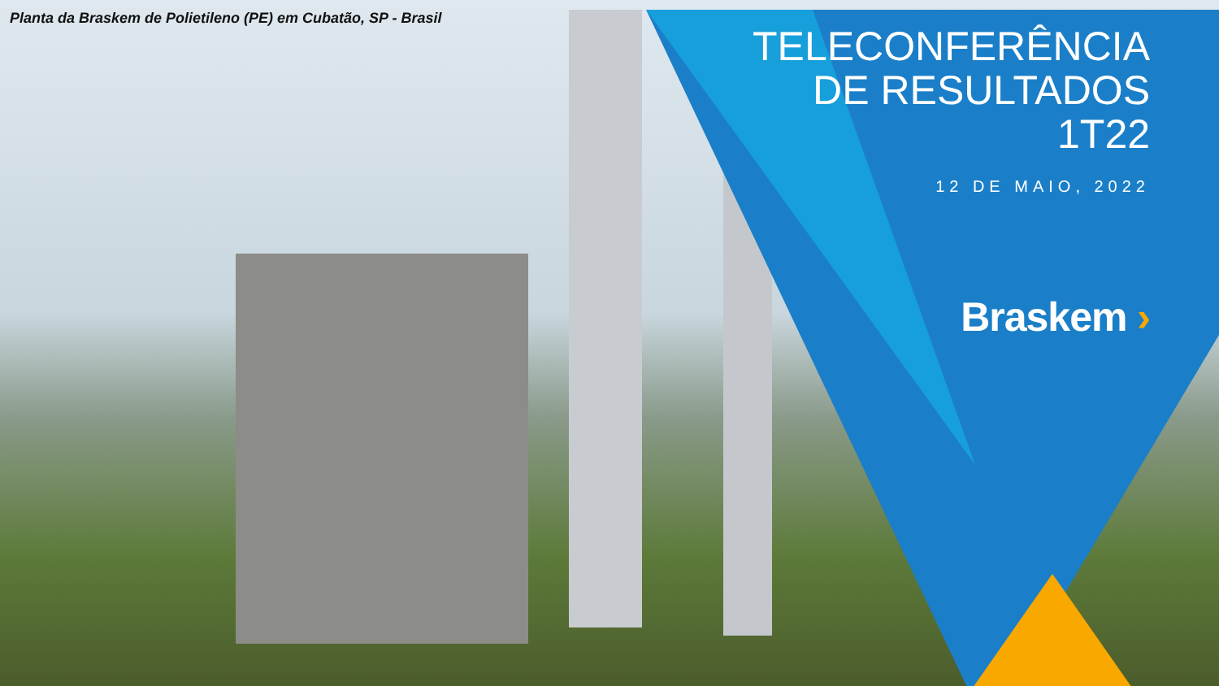Planta da Braskem de Polietileno (PE) em Cubatão, SP - Brasil
TELECONFERÊNCIA
DE RESULTADOS
1T22
12 DE MAIO, 2022
Braskem ›